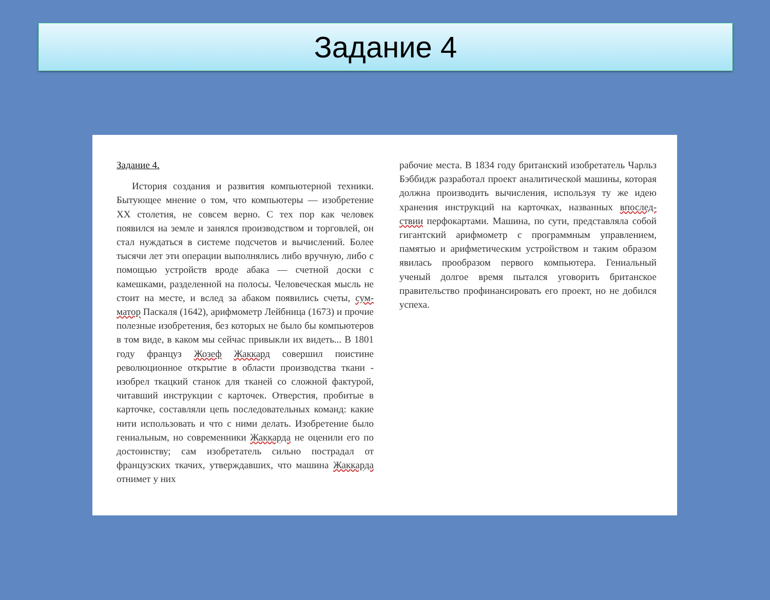Задание 4
Задание 4.
История создания и развития компьютерной техники. Бытующее мнение о том, что компьютеры — изобретение XX столетия, не совсем верно. С тех пор как человек появился на земле и занялся производством и торговлей, он стал нуждаться в системе подсчетов и вычислений. Более тысячи лет эти операции выполнялись либо вручную, либо с помощью устройств вроде абака — счетной доски с камешками, разделенной на полосы. Человеческая мысль не стоит на месте, и вслед за абаком появились счеты, сум- матор Паскаля (1642), арифмометр Лейбница (1673) и прочие полезные изобретения, без которых не было бы компьютеров в том виде, в каком мы сейчас привыкли их видеть... В 1801 году француз Жозеф Жаккард совершил поистине революционное открытие в области производства ткани - изобрел ткацкий станок для тканей со сложной фактурой, читавший инструкции с карточек. Отверстия, пробитые в карточке, составляли цепь последовательных команд: какие нити использовать и что с ними делать. Изобретение было гениальным, но современники Жаккарда не оценили его по достоинству; сам изобретатель сильно пострадал от французских ткачих, утверждавших, что машина Жаккарда отнимет у них
рабочие места. В 1834 году британский изобретатель Чарльз Бэббидж разработал проект аналитической машины, которая должна производить вычисления, используя ту же идею хранения инструкций на карточках, названных впослед- ствии перфокартами. Машина, по сути, представляла собой гигантский арифмометр с программным управлением, памятью и арифметическим устройством и таким образом явилась прообразом первого компьютера. Гениальный ученый долгое время пытался уговорить британское правительство профинансировать его проект, но не добился успеха.